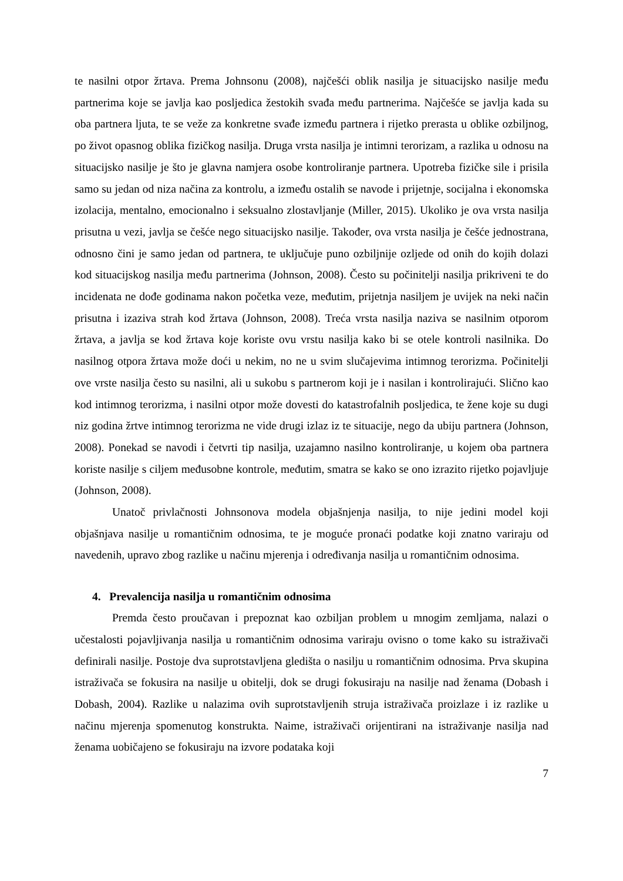te nasilni otpor žrtava. Prema Johnsonu (2008), najčešći oblik nasilja je situacijsko nasilje među partnerima koje se javlja kao posljedica žestokih svađa među partnerima. Najčešće se javlja kada su oba partnera ljuta, te se veže za konkretne svađe između partnera i rijetko prerasta u oblike ozbiljnog, po život opasnog oblika fizičkog nasilja. Druga vrsta nasilja je intimni terorizam, a razlika u odnosu na situacijsko nasilje je što je glavna namjera osobe kontroliranje partnera. Upotreba fizičke sile i prisila samo su jedan od niza načina za kontrolu, a između ostalih se navode i prijetnje, socijalna i ekonomska izolacija, mentalno, emocionalno i seksualno zlostavljanje (Miller, 2015). Ukoliko je ova vrsta nasilja prisutna u vezi, javlja se češće nego situacijsko nasilje. Također, ova vrsta nasilja je češće jednostrana, odnosno čini je samo jedan od partnera, te uključuje puno ozbiljnije ozljede od onih do kojih dolazi kod situacijskog nasilja među partnerima (Johnson, 2008). Često su počinitelji nasilja prikriveni te do incidenata ne dođe godinama nakon početka veze, međutim, prijetnja nasiljem je uvijek na neki način prisutna i izaziva strah kod žrtava (Johnson, 2008). Treća vrsta nasilja naziva se nasilnim otporom žrtava, a javlja se kod žrtava koje koriste ovu vrstu nasilja kako bi se otele kontroli nasilnika. Do nasilnog otpora žrtava može doći u nekim, no ne u svim slučajevima intimnog terorizma. Počinitelji ove vrste nasilja često su nasilni, ali u sukobu s partnerom koji je i nasilan i kontrolirajući. Slično kao kod intimnog terorizma, i nasilni otpor može dovesti do katastrofalnih posljedica, te žene koje su dugi niz godina žrtve intimnog terorizma ne vide drugi izlaz iz te situacije, nego da ubiju partnera (Johnson, 2008). Ponekad se navodi i četvrti tip nasilja, uzajamno nasilno kontroliranje, u kojem oba partnera koriste nasilje s ciljem međusobne kontrole, međutim, smatra se kako se ono izrazito rijetko pojavljuje (Johnson, 2008).
Unatoč privlačnosti Johnsonova modela objašnjenja nasilja, to nije jedini model koji objašnjava nasilje u romantičnim odnosima, te je moguće pronaći podatke koji znatno variraju od navedenih, upravo zbog razlike u načinu mjerenja i određivanja nasilja u romantičnim odnosima.
4. Prevalencija nasilja u romantičnim odnosima
Premda često proučavan i prepoznat kao ozbiljan problem u mnogim zemljama, nalazi o učestalosti pojavljivanja nasilja u romantičnim odnosima variraju ovisno o tome kako su istraživači definirali nasilje. Postoje dva suprotstavljena gledišta o nasilju u romantičnim odnosima. Prva skupina istraživača se fokusira na nasilje u obitelji, dok se drugi fokusiraju na nasilje nad ženama (Dobash i Dobash, 2004). Razlike u nalazima ovih suprotstavljenih struja istraživača proizlaze i iz razlike u načinu mjerenja spomenutog konstrukta. Naime, istraživači orijentirani na istraživanje nasilja nad ženama uobičajeno se fokusiraju na izvore podataka koji
7